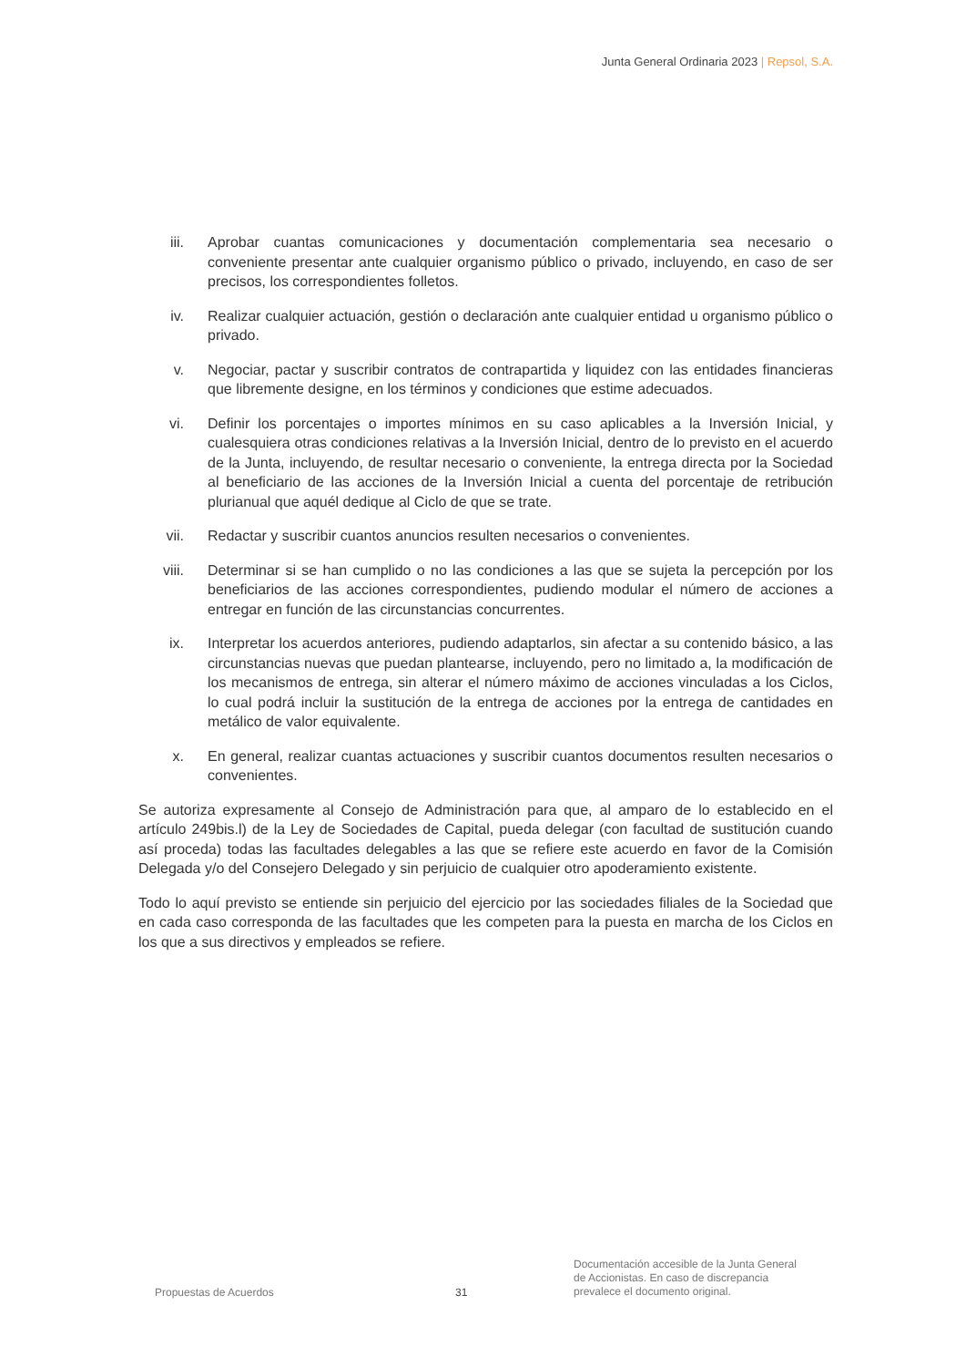Junta General Ordinaria 2023 | Repsol, S.A.
iii. Aprobar cuantas comunicaciones y documentación complementaria sea necesario o conveniente presentar ante cualquier organismo público o privado, incluyendo, en caso de ser precisos, los correspondientes folletos.
iv. Realizar cualquier actuación, gestión o declaración ante cualquier entidad u organismo público o privado.
v. Negociar, pactar y suscribir contratos de contrapartida y liquidez con las entidades financieras que libremente designe, en los términos y condiciones que estime adecuados.
vi. Definir los porcentajes o importes mínimos en su caso aplicables a la Inversión Inicial, y cualesquiera otras condiciones relativas a la Inversión Inicial, dentro de lo previsto en el acuerdo de la Junta, incluyendo, de resultar necesario o conveniente, la entrega directa por la Sociedad al beneficiario de las acciones de la Inversión Inicial a cuenta del porcentaje de retribución plurianual que aquél dedique al Ciclo de que se trate.
vii. Redactar y suscribir cuantos anuncios resulten necesarios o convenientes.
viii. Determinar si se han cumplido o no las condiciones a las que se sujeta la percepción por los beneficiarios de las acciones correspondientes, pudiendo modular el número de acciones a entregar en función de las circunstancias concurrentes.
ix. Interpretar los acuerdos anteriores, pudiendo adaptarlos, sin afectar a su contenido básico, a las circunstancias nuevas que puedan plantearse, incluyendo, pero no limitado a, la modificación de los mecanismos de entrega, sin alterar el número máximo de acciones vinculadas a los Ciclos, lo cual podrá incluir la sustitución de la entrega de acciones por la entrega de cantidades en metálico de valor equivalente.
x. En general, realizar cuantas actuaciones y suscribir cuantos documentos resulten necesarios o convenientes.
Se autoriza expresamente al Consejo de Administración para que, al amparo de lo establecido en el artículo 249bis.l) de la Ley de Sociedades de Capital, pueda delegar (con facultad de sustitución cuando así proceda) todas las facultades delegables a las que se refiere este acuerdo en favor de la Comisión Delegada y/o del Consejero Delegado y sin perjuicio de cualquier otro apoderamiento existente.
Todo lo aquí previsto se entiende sin perjuicio del ejercicio por las sociedades filiales de la Sociedad que en cada caso corresponda de las facultades que les competen para la puesta en marcha de los Ciclos en los que a sus directivos y empleados se refiere.
Propuestas de Acuerdos
31
Documentación accesible de la Junta General de Accionistas. En caso de discrepancia prevalece el documento original.